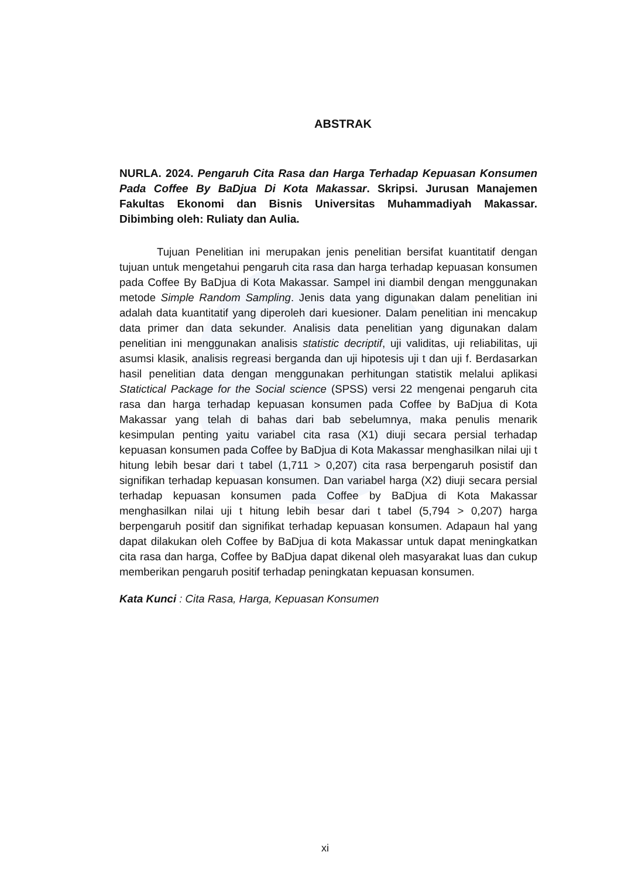ABSTRAK
NURLA. 2024. Pengaruh Cita Rasa dan Harga Terhadap Kepuasan Konsumen Pada Coffee By BaDjua Di Kota Makassar. Skripsi. Jurusan Manajemen Fakultas Ekonomi dan Bisnis Universitas Muhammadiyah Makassar. Dibimbing oleh: Ruliaty dan Aulia.
Tujuan Penelitian ini merupakan jenis penelitian bersifat kuantitatif dengan tujuan untuk mengetahui pengaruh cita rasa dan harga terhadap kepuasan konsumen pada Coffee By BaDjua di Kota Makassar. Sampel ini diambil dengan menggunakan metode Simple Random Sampling. Jenis data yang digunakan dalam penelitian ini adalah data kuantitatif yang diperoleh dari kuesioner. Dalam penelitian ini mencakup data primer dan data sekunder. Analisis data penelitian yang digunakan dalam penelitian ini menggunakan analisis statistic decriptif, uji validitas, uji reliabilitas, uji asumsi klasik, analisis regreasi berganda dan uji hipotesis uji t dan uji f. Berdasarkan hasil penelitian data dengan menggunakan perhitungan statistik melalui aplikasi Statictical Package for the Social science (SPSS) versi 22 mengenai pengaruh cita rasa dan harga terhadap kepuasan konsumen pada Coffee by BaDjua di Kota Makassar yang telah di bahas dari bab sebelumnya, maka penulis menarik kesimpulan penting yaitu variabel cita rasa (X1) diuji secara persial terhadap kepuasan konsumen pada Coffee by BaDjua di Kota Makassar menghasilkan nilai uji t hitung lebih besar dari t tabel (1,711 > 0,207) cita rasa berpengaruh posistif dan signifikan terhadap kepuasan konsumen. Dan variabel harga (X2) diuji secara persial terhadap kepuasan konsumen pada Coffee by BaDjua di Kota Makassar menghasilkan nilai uji t hitung lebih besar dari t tabel (5,794 > 0,207) harga berpengaruh positif dan signifikat terhadap kepuasan konsumen. Adapaun hal yang dapat dilakukan oleh Coffee by BaDjua di kota Makassar untuk dapat meningkatkan cita rasa dan harga, Coffee by BaDjua dapat dikenal oleh masyarakat luas dan cukup memberikan pengaruh positif terhadap peningkatan kepuasan konsumen.
Kata Kunci : Cita Rasa, Harga, Kepuasan Konsumen
xi